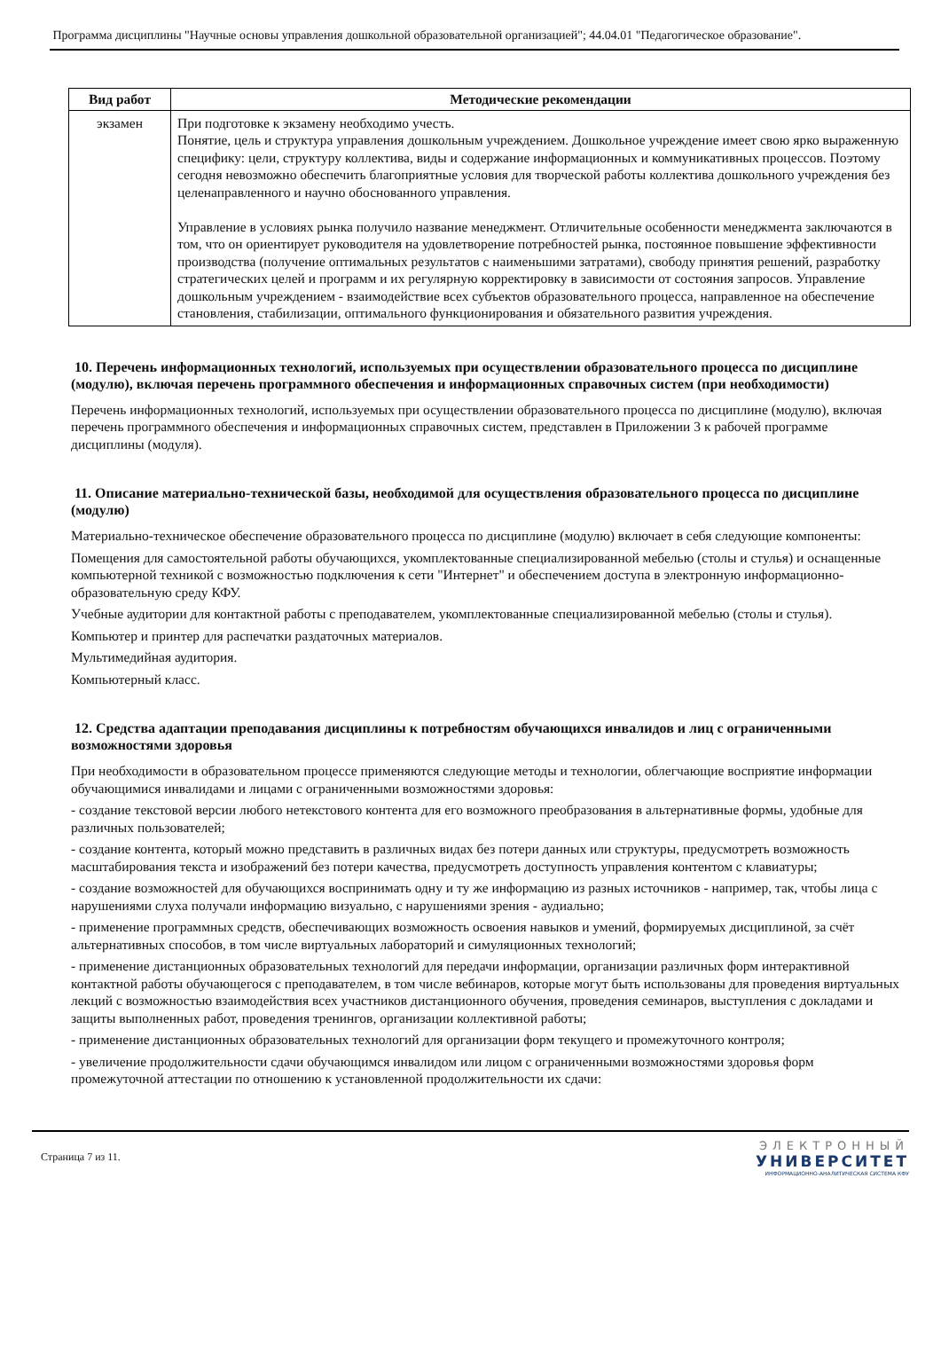Программа дисциплины "Научные основы управления дошкольной образовательной организацией"; 44.04.01 "Педагогическое образование".
| Вид работ | Методические рекомендации |
| --- | --- |
| экзамен | При подготовке к экзамену необходимо учесть. Понятие, цель и структура управления дошкольным учреждением. Дошкольное учреждение имеет свою ярко выраженную специфику: цели, структуру коллектива, виды и содержание информационных и коммуникативных процессов. Поэтому сегодня невозможно обеспечить благоприятные условия для творческой работы коллектива дошкольного учреждения без целенаправленного и научно обоснованного управления. Управление в условиях рынка получило название менеджмент. Отличительные особенности менеджмента заключаются в том, что он ориентирует руководителя на удовлетворение потребностей рынка, постоянное повышение эффективности производства (получение оптимальных результатов с наименьшими затратами), свободу принятия решений, разработку стратегических целей и программ и их регулярную корректировку в зависимости от состояния запросов. Управление дошкольным учреждением - взаимодействие всех субъектов образовательного процесса, направленное на обеспечение становления, стабилизации, оптимального функционирования и обязательного развития учреждения. |
10. Перечень информационных технологий, используемых при осуществлении образовательного процесса по дисциплине (модулю), включая перечень программного обеспечения и информационных справочных систем (при необходимости)
Перечень информационных технологий, используемых при осуществлении образовательного процесса по дисциплине (модулю), включая перечень программного обеспечения и информационных справочных систем, представлен в Приложении 3 к рабочей программе дисциплины (модуля).
11. Описание материально-технической базы, необходимой для осуществления образовательного процесса по дисциплине (модулю)
Материально-техническое обеспечение образовательного процесса по дисциплине (модулю) включает в себя следующие компоненты:
Помещения для самостоятельной работы обучающихся, укомплектованные специализированной мебелью (столы и стулья) и оснащенные компьютерной техникой с возможностью подключения к сети "Интернет" и обеспечением доступа в электронную информационно-образовательную среду КФУ.
Учебные аудитории для контактной работы с преподавателем, укомплектованные специализированной мебелью (столы и стулья).
Компьютер и принтер для распечатки раздаточных материалов.
Мультимедийная аудитория.
Компьютерный класс.
12. Средства адаптации преподавания дисциплины к потребностям обучающихся инвалидов и лиц с ограниченными возможностями здоровья
При необходимости в образовательном процессе применяются следующие методы и технологии, облегчающие восприятие информации обучающимися инвалидами и лицами с ограниченными возможностями здоровья:
- создание текстовой версии любого нетекстового контента для его возможного преобразования в альтернативные формы, удобные для различных пользователей;
- создание контента, который можно представить в различных видах без потери данных или структуры, предусмотреть возможность масштабирования текста и изображений без потери качества, предусмотреть доступность управления контентом с клавиатуры;
- создание возможностей для обучающихся воспринимать одну и ту же информацию из разных источников - например, так, чтобы лица с нарушениями слуха получали информацию визуально, с нарушениями зрения - аудиально;
- применение программных средств, обеспечивающих возможность освоения навыков и умений, формируемых дисциплиной, за счёт альтернативных способов, в том числе виртуальных лабораторий и симуляционных технологий;
- применение дистанционных образовательных технологий для передачи информации, организации различных форм интерактивной контактной работы обучающегося с преподавателем, в том числе вебинаров, которые могут быть использованы для проведения виртуальных лекций с возможностью взаимодействия всех участников дистанционного обучения, проведения семинаров, выступления с докладами и защиты выполненных работ, проведения тренингов, организации коллективной работы;
- применение дистанционных образовательных технологий для организации форм текущего и промежуточного контроля;
- увеличение продолжительности сдачи обучающимся инвалидом или лицом с ограниченными возможностями здоровья форм промежуточной аттестации по отношению к установленной продолжительности их сдачи:
Страница 7 из 11.
ЭЛЕКТРОННЫЙ
УНИВЕРСИТЕТ
ИНФОРМАЦИОННО-АНАЛИТИЧЕСКАЯ СИСТЕМА КФУ